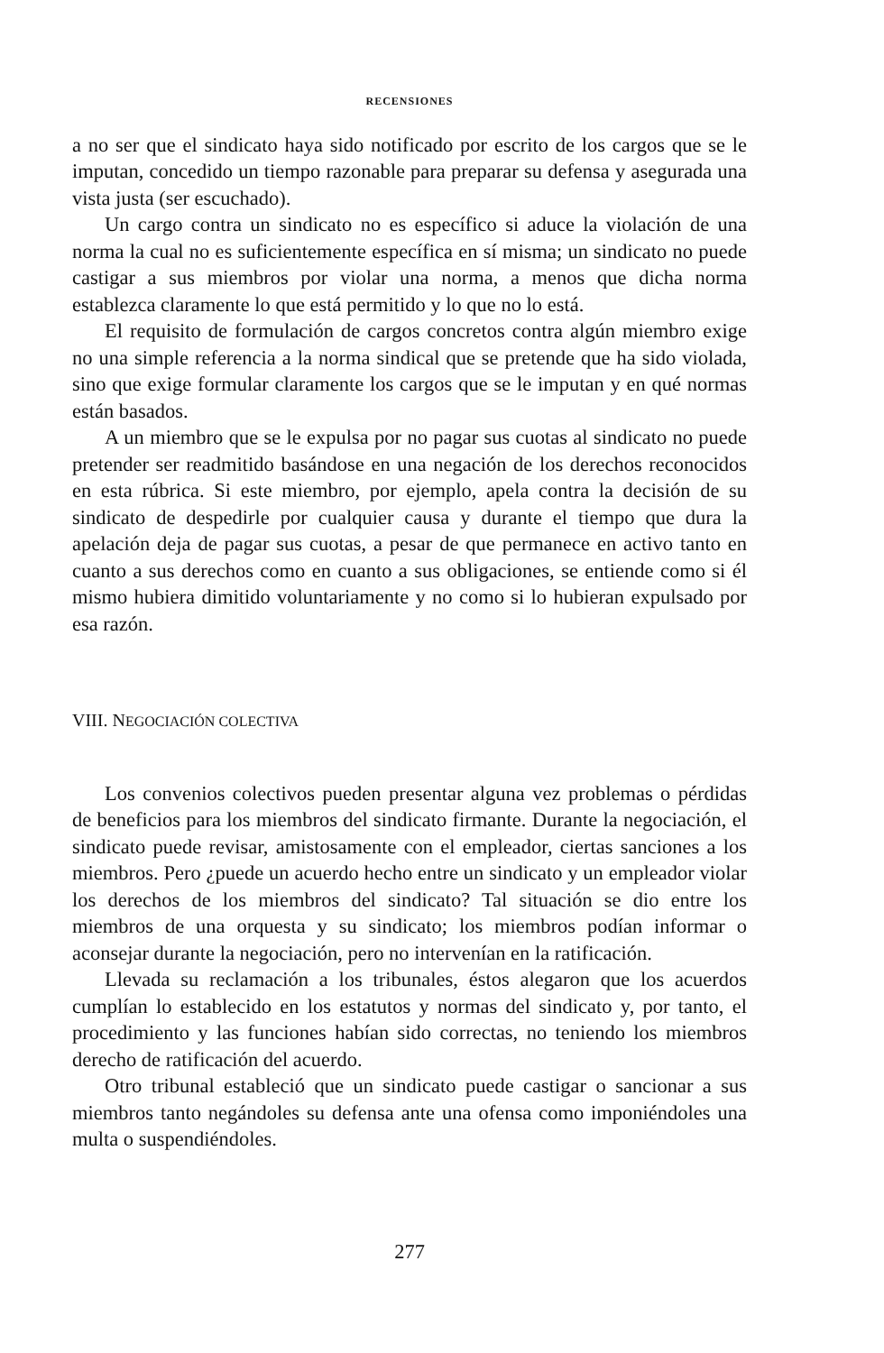RECENSIONES
a no ser que el sindicato haya sido notificado por escrito de los cargos que se le imputan, concedido un tiempo razonable para preparar su defensa y asegurada una vista justa (ser escuchado).
Un cargo contra un sindicato no es específico si aduce la violación de una norma la cual no es suficientemente específica en sí misma; un sindicato no puede castigar a sus miembros por violar una norma, a menos que dicha norma establezca claramente lo que está permitido y lo que no lo está.
El requisito de formulación de cargos concretos contra algún miembro exige no una simple referencia a la norma sindical que se pretende que ha sido violada, sino que exige formular claramente los cargos que se le imputan y en qué normas están basados.
A un miembro que se le expulsa por no pagar sus cuotas al sindicato no puede pretender ser readmitido basándose en una negación de los derechos reconocidos en esta rúbrica. Si este miembro, por ejemplo, apela contra la decisión de su sindicato de despedirle por cualquier causa y durante el tiempo que dura la apelación deja de pagar sus cuotas, a pesar de que permanece en activo tanto en cuanto a sus derechos como en cuanto a sus obligaciones, se entiende como si él mismo hubiera dimitido voluntariamente y no como si lo hubieran expulsado por esa razón.
VIII. NEGOCIACIÓN COLECTIVA
Los convenios colectivos pueden presentar alguna vez problemas o pérdidas de beneficios para los miembros del sindicato firmante. Durante la negociación, el sindicato puede revisar, amistosamente con el empleador, ciertas sanciones a los miembros. Pero ¿puede un acuerdo hecho entre un sindicato y un empleador violar los derechos de los miembros del sindicato? Tal situación se dio entre los miembros de una orquesta y su sindicato; los miembros podían informar o aconsejar durante la negociación, pero no intervenían en la ratificación.
Llevada su reclamación a los tribunales, éstos alegaron que los acuerdos cumplían lo establecido en los estatutos y normas del sindicato y, por tanto, el procedimiento y las funciones habían sido correctas, no teniendo los miembros derecho de ratificación del acuerdo.
Otro tribunal estableció que un sindicato puede castigar o sancionar a sus miembros tanto negándoles su defensa ante una ofensa como imponiéndoles una multa o suspendiéndoles.
277